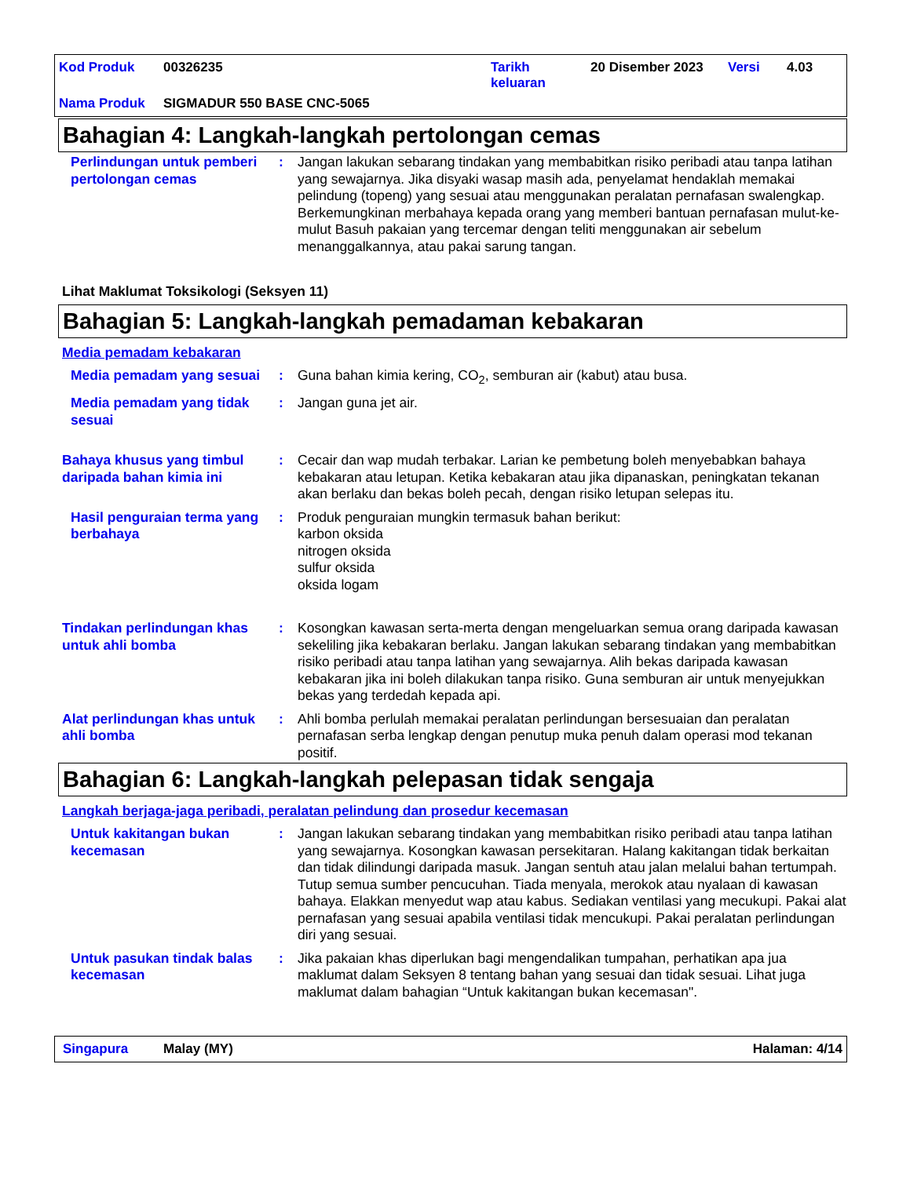Kod Produk 00326235 Tarikh
keluaran 20 Disember 2023 Versi 4.03
Nama Produk SIGMADUR 550 BASE CNC-5065
Bahagian 4: Langkah-langkah pertolongan cemas
Perlindungan untuk pemberi pertolongan cemas
: Jangan lakukan sebarang tindakan yang membabitkan risiko peribadi atau tanpa latihan yang sewajarnya. Jika disyaki wasap masih ada, penyelamat hendaklah memakai pelindung (topeng) yang sesuai atau menggunakan peralatan pernafasan swalengkap. Berkemungkinan merbahaya kepada orang yang memberi bantuan pernafasan mulut-ke-mulut Basuh pakaian yang tercemar dengan teliti menggunakan air sebelum menanggalkannya, atau pakai sarung tangan.
Lihat Maklumat Toksikologi (Seksyen 11)
Bahagian 5: Langkah-langkah pemadaman kebakaran
Media pemadam kebakaran
Media pemadam yang sesuai : Guna bahan kimia kering, CO<sub>2</sub>, semburan air (kabut) atau busa.
Media pemadam yang tidak sesuai
: Jangan guna jet air.
Bahaya khusus yang timbul daripada bahan kimia ini
: Cecair dan wap mudah terbakar. Larian ke pembetung boleh menyebabkan bahaya kebakaran atau letupan. Ketika kebakaran atau jika dipanaskan, peningkatan tekanan akan berlaku dan bekas boleh pecah, dengan risiko letupan selepas itu.
Hasil penguraian terma yang berbahaya
: Produk penguraian mungkin termasuk bahan berikut:
karbon oksida
nitrogen oksida
sulfur oksida
oksida logam
Tindakan perlindungan khas untuk ahli bomba
: Kosongkan kawasan serta-merta dengan mengeluarkan semua orang daripada kawasan sekeliling jika kebakaran berlaku. Jangan lakukan sebarang tindakan yang membabitkan risiko peribadi atau tanpa latihan yang sewajarnya. Alih bekas daripada kawasan kebakaran jika ini boleh dilakukan tanpa risiko. Guna semburan air untuk menyejukkan bekas yang terdedah kepada api.
Alat perlindungan khas untuk ahli bomba
: Ahli bomba perlulah memakai peralatan perlindungan bersesuaian dan peralatan pernafasan serba lengkap dengan penutup muka penuh dalam operasi mod tekanan positif.
Bahagian 6: Langkah-langkah pelepasan tidak sengaja
Langkah berjaga-jaga peribadi, peralatan pelindung dan prosedur kecemasan
Untuk kakitangan bukan kecemasan
: Jangan lakukan sebarang tindakan yang membabitkan risiko peribadi atau tanpa latihan yang sewajarnya. Kosongkan kawasan persekitaran. Halang kakitangan tidak berkaitan dan tidak dilindungi daripada masuk. Jangan sentuh atau jalan melalui bahan tertumpah. Tutup semua sumber pencucuhan. Tiada menyala, merokok atau nyalaan di kawasan bahaya. Elakkan menyedut wap atau kabus. Sediakan ventilasi yang mecukupi. Pakai alat pernafasan yang sesuai apabila ventilasi tidak mencukupi. Pakai peralatan perlindungan diri yang sesuai.
Untuk pasukan tindak balas kecemasan
: Jika pakaian khas diperlukan bagi mengendalikan tumpahan, perhatikan apa jua maklumat dalam Seksyen 8 tentang bahan yang sesuai dan tidak sesuai. Lihat juga maklumat dalam bahagian “Untuk kakitangan bukan kecemasan".
Singapura Malay (MY) Halaman: 4/14